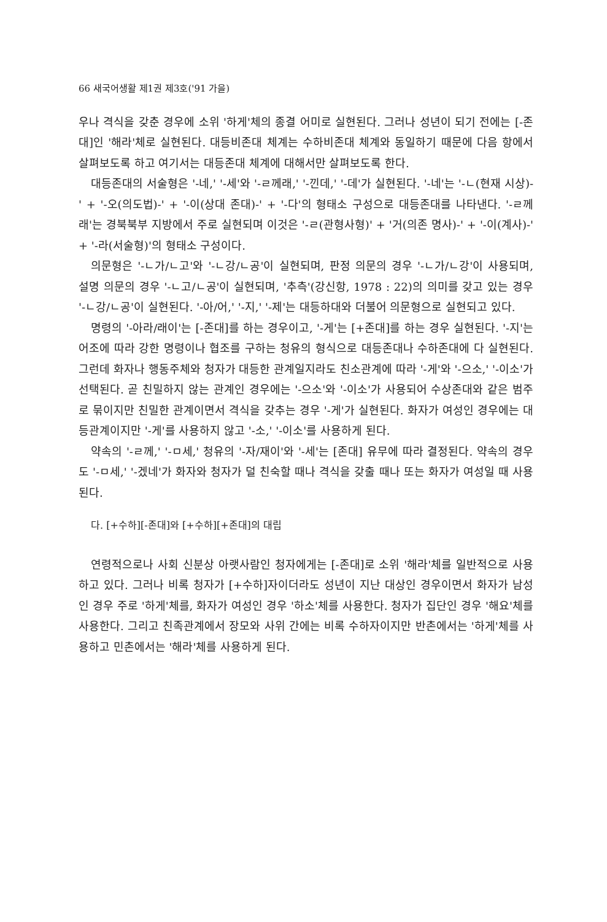66 새국어생활 제1권 제3호('91 가을)
우나 격식을 갖춘 경우에 소위 '하게'체의 종결 어미로 실현된다. 그러나 성년이 되기 전에는 [-존대]인 '해라'체로 실현된다. 대등비존대 체계는 수하비존대 체계와 동일하기 때문에 다음 항에서 살펴보도록 하고 여기서는 대등존대 체계에 대해서만 살펴보도록 한다.
대등존대의 서술형은 '-네,' '-세'와 '-ㄹ께래,' '-낀데,' '-데'가 실현된다. '-네'는 '-ㄴ(현재 시상)-' + '-오(의도법)-' + '-이(상대 존대)-' + '-다'의 형태소 구성으로 대등존대를 나타낸다. '-ㄹ께래'는 경북북부 지방에서 주로 실현되며 이것은 '-ㄹ(관형사형)' + '거(의존 명사)-' + '-이(계사)-' + '-라(서술형)'의 형태소 구성이다.
의문형은 '-ㄴ가/ㄴ고'와 '-ㄴ강/ㄴ공'이 실현되며, 판정 의문의 경우 '-ㄴ가/ㄴ강'이 사용되며, 설명 의문의 경우 '-ㄴ고/ㄴ공'이 실현되며, '추측'(강신항, 1978 : 22)의 의미를 갖고 있는 경우 '-ㄴ강/ㄴ공'이 실현된다. '-아/어,' '-지,' '-제'는 대등하대와 더불어 의문형으로 실현되고 있다.
명령의 '-아라/래이'는 [-존대]를 하는 경우이고, '-게'는 [+존대]를 하는 경우 실현된다. '-지'는 어조에 따라 강한 명령이나 협조를 구하는 청유의 형식으로 대등존대나 수하존대에 다 실현된다. 그런데 화자나 행동주체와 청자가 대등한 관계일지라도 친소관계에 따라 '-게'와 '-으소,' '-이소'가 선택된다. 곧 친밀하지 않는 관계인 경우에는 '-으소'와 '-이소'가 사용되어 수상존대와 같은 범주로 묶이지만 친밀한 관계이면서 격식을 갖추는 경우 '-게'가 실현된다. 화자가 여성인 경우에는 대등관계이지만 '-게'를 사용하지 않고 '-소,' '-이소'를 사용하게 된다.
약속의 '-ㄹ께,' '-ㅁ세,' 청유의 '-자/재이'와 '-세'는 [존대] 유무에 따라 결정된다. 약속의 경우도 '-ㅁ세,' '-겠네'가 화자와 청자가 덜 친숙할 때나 격식을 갖출 때나 또는 화자가 여성일 때 사용된다.
다. [+수하][-존대]와 [+수하][+존대]의 대립
연령적으로나 사회 신분상 아랫사람인 청자에게는 [-존대]로 소위 '해라'체를 일반적으로 사용하고 있다. 그러나 비록 청자가 [+수하]자이더라도 성년이 지난 대상인 경우이면서 화자가 남성인 경우 주로 '하게'체를, 화자가 여성인 경우 '하소'체를 사용한다. 청자가 집단인 경우 '해요'체를 사용한다. 그리고 친족관계에서 장모와 사위 간에는 비록 수하자이지만 반촌에서는 '하게'체를 사용하고 민촌에서는 '해라'체를 사용하게 된다.